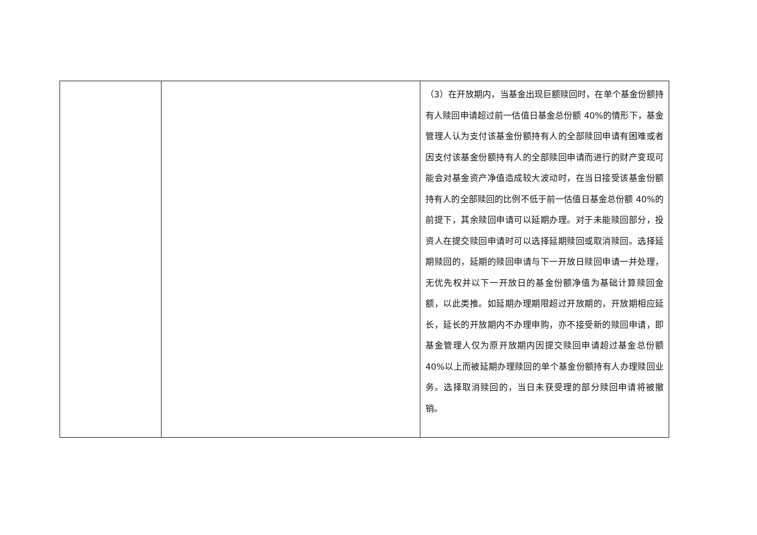| | | （3）在开放期内，当基金出现巨额赎回时，在单个基金份额持有人赎回申请超过前一估值日基金总份额 40%的情形下，基金管理人认为支付该基金份额持有人的全部赎回申请有困难或者因支付该基金份额持有人的全部赎回申请而进行的财产变现可能会对基金资产净值造成较大波动时，在当日接受该基金份额持有人的全部赎回的比例不低于前一估值日基金总份额 40%的前提下，其余赎回申请可以延期办理。对于未能赎回部分，投资人在提交赎回申请时可以选择延期赎回或取消赎回。选择延期赎回的，延期的赎回申请与下一开放日赎回申请一并处理，无优先权并以下一开放日的基金份额净值为基础计算赎回金额，以此类推。如延期办理期限超过开放期的，开放期相应延长，延长的开放期内不办理申购，亦不接受新的赎回申请，即基金管理人仅为原开放期内因提交赎回申请超过基金总份额 40%以上而被延期办理赎回的单个基金份额持有人办理赎回业务。选择取消赎回的，当日未获受理的部分赎回申请将被撤销。 |